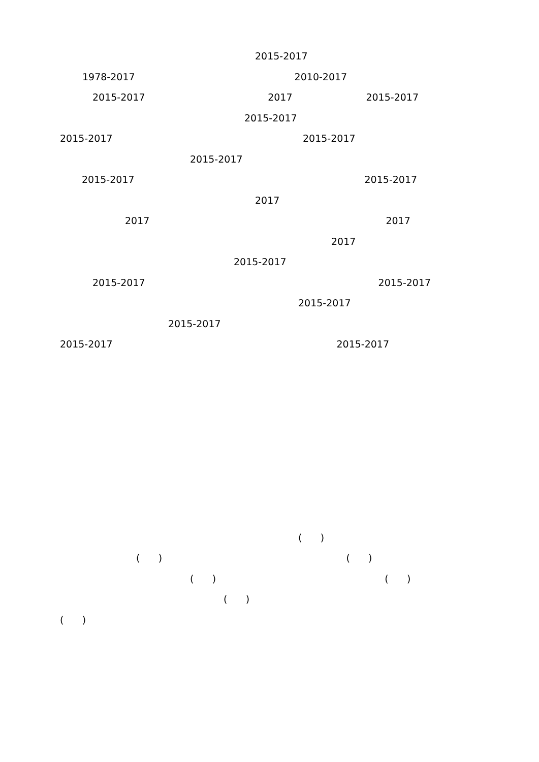2015-2017
1978-2017 2010-2017
2015-2017 2017 2015-2017
2015-2017
2015-2017 2015-2017
2015-2017
2015-2017 2015-2017
2017
2017 2017
2017
2015-2017
2015-2017 2015-2017
2015-2017
2015-2017
2015-2017 2015-2017
( )
( ) ( )
( ) ( )
( )
( )